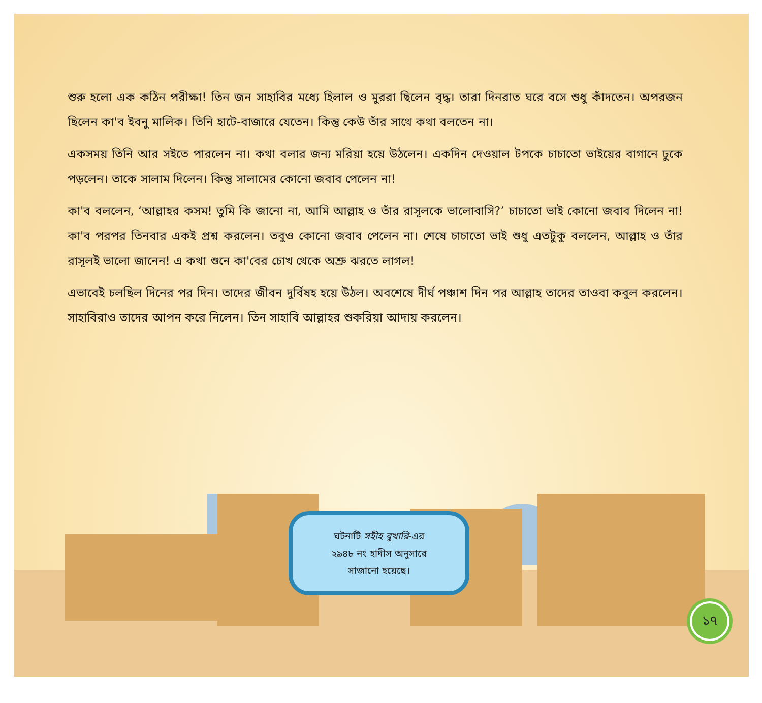শুরু হলো এক কঠিন পরীক্ষা! তিন জন সাহাবির মধ্যে হিলাল ও মুররা ছিলেন বৃদ্ধ। তারা দিনরাত ঘরে বসে শুধু কাঁদতেন। অপরজন ছিলেন কা'ব ইবনু মালিক। তিনি হাটে-বাজারে যেতেন। কিন্তু কেউ তাঁর সাথে কথা বলতেন না।
একসময় তিনি আর সইতে পারলেন না। কথা বলার জন্য মরিয়া হয়ে উঠলেন। একদিন দেওয়াল টপকে চাচাতো ভাইয়ের বাগানে ঢুকে পড়লেন। তাকে সালাম দিলেন। কিন্তু সালামের কোনো জবাব পেলেন না!
কা'ব বললেন, ‘আল্লাহর কসম! তুমি কি জানো না, আমি আল্লাহ ও তাঁর রাসূলকে ভালোবাসি?’ চাচাতো ভাই কোনো জবাব দিলেন না! কা'ব পরপর তিনবার একই প্রশ্ন করলেন। তবুও কোনো জবাব পেলেন না। শেষে চাচাতো ভাই শুধু এতটুকু বললেন, আল্লাহ ও তাঁর রাসূলই ভালো জানেন! এ কথা শুনে কা'বের চোখ থেকে অশ্রু ঝরতে লাগল!
এভাবেই চলছিল দিনের পর দিন। তাদের জীবন দুর্বিষহ হয়ে উঠল। অবশেষে দীর্ঘ পঞ্চাশ দিন পর আল্লাহ তাদের তাওবা কবুল করলেন। সাহাবিরাও তাদের আপন করে নিলেন। তিন সাহাবি আল্লাহর শুকরিয়া আদায় করলেন।
ঘটনাটি সহীহ বুখারি-এর
২৯৪৮ নং হাদীস অনুসারে
সাজানো হয়েছে।
১৭